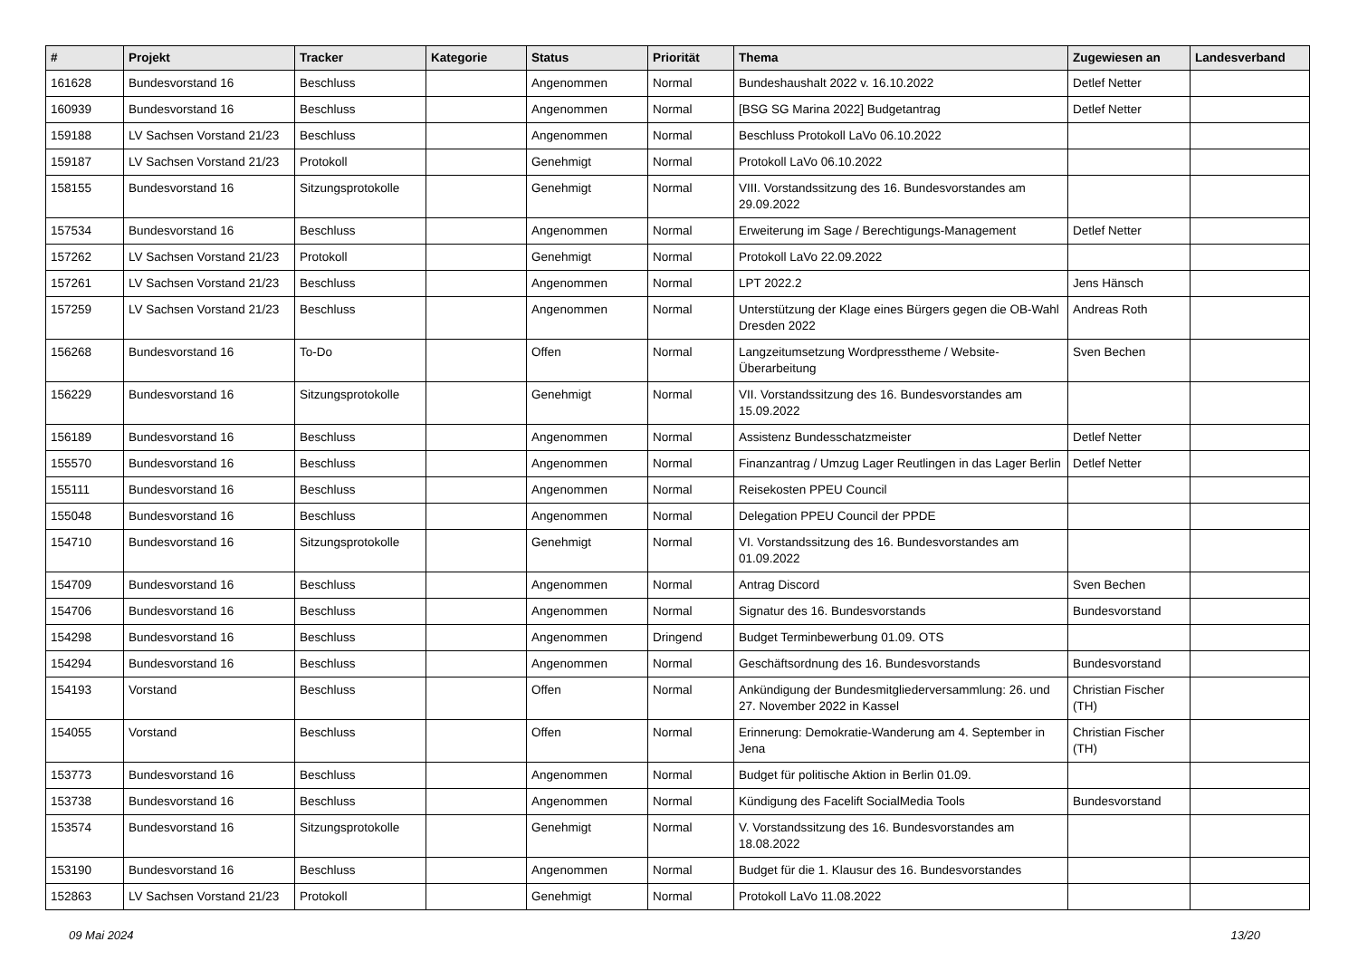| # | Projekt | Tracker | Kategorie | Status | Priorität | Thema | Zugewiesen an | Landesverband |
| --- | --- | --- | --- | --- | --- | --- | --- | --- |
| 161628 | Bundesvorstand 16 | Beschluss | | Angenommen | Normal | Bundeshaushalt 2022 v. 16.10.2022 | Detlef Netter | |
| 160939 | Bundesvorstand 16 | Beschluss | | Angenommen | Normal | [BSG SG Marina 2022] Budgetantrag | Detlef Netter | |
| 159188 | LV Sachsen Vorstand 21/23 | Beschluss | | Angenommen | Normal | Beschluss Protokoll LaVo 06.10.2022 | | |
| 159187 | LV Sachsen Vorstand 21/23 | Protokoll | | Genehmigt | Normal | Protokoll LaVo 06.10.2022 | | |
| 158155 | Bundesvorstand 16 | Sitzungsprotokolle | | Genehmigt | Normal | VIII. Vorstandssitzung des 16. Bundesvorstandes am 29.09.2022 | | |
| 157534 | Bundesvorstand 16 | Beschluss | | Angenommen | Normal | Erweiterung im Sage / Berechtigungs-Management | Detlef Netter | |
| 157262 | LV Sachsen Vorstand 21/23 | Protokoll | | Genehmigt | Normal | Protokoll LaVo 22.09.2022 | | |
| 157261 | LV Sachsen Vorstand 21/23 | Beschluss | | Angenommen | Normal | LPT 2022.2 | Jens Hänsch | |
| 157259 | LV Sachsen Vorstand 21/23 | Beschluss | | Angenommen | Normal | Unterstützung der Klage eines Bürgers gegen die OB-Wahl Dresden 2022 | Andreas Roth | |
| 156268 | Bundesvorstand 16 | To-Do | | Offen | Normal | Langzeitumsetzung Wordpresstheme / Website-Überarbeitung | Sven Bechen | |
| 156229 | Bundesvorstand 16 | Sitzungsprotokolle | | Genehmigt | Normal | VII. Vorstandssitzung des 16. Bundesvorstandes am 15.09.2022 | | |
| 156189 | Bundesvorstand 16 | Beschluss | | Angenommen | Normal | Assistenz Bundesschatzmeister | Detlef Netter | |
| 155570 | Bundesvorstand 16 | Beschluss | | Angenommen | Normal | Finanzantrag / Umzug Lager Reutlingen in das Lager Berlin | Detlef Netter | |
| 155111 | Bundesvorstand 16 | Beschluss | | Angenommen | Normal | Reisekosten PPEU Council | | |
| 155048 | Bundesvorstand 16 | Beschluss | | Angenommen | Normal | Delegation PPEU Council der PPDE | | |
| 154710 | Bundesvorstand 16 | Sitzungsprotokolle | | Genehmigt | Normal | VI. Vorstandssitzung des 16. Bundesvorstandes am 01.09.2022 | | |
| 154709 | Bundesvorstand 16 | Beschluss | | Angenommen | Normal | Antrag Discord | Sven Bechen | |
| 154706 | Bundesvorstand 16 | Beschluss | | Angenommen | Normal | Signatur des 16. Bundesvorstands | Bundesvorstand | |
| 154298 | Bundesvorstand 16 | Beschluss | | Angenommen | Dringend | Budget Terminbewerbung 01.09. OTS | | |
| 154294 | Bundesvorstand 16 | Beschluss | | Angenommen | Normal | Geschäftsordnung des 16. Bundesvorstands | Bundesvorstand | |
| 154193 | Vorstand | Beschluss | | Offen | Normal | Ankündigung der Bundesmitgliederversammlung: 26. und 27. November 2022 in Kassel | Christian Fischer (TH) | |
| 154055 | Vorstand | Beschluss | | Offen | Normal | Erinnerung: Demokratie-Wanderung am 4. September in Jena | Christian Fischer (TH) | |
| 153773 | Bundesvorstand 16 | Beschluss | | Angenommen | Normal | Budget für politische Aktion in Berlin 01.09. | | |
| 153738 | Bundesvorstand 16 | Beschluss | | Angenommen | Normal | Kündigung des Facelift SocialMedia Tools | Bundesvorstand | |
| 153574 | Bundesvorstand 16 | Sitzungsprotokolle | | Genehmigt | Normal | V. Vorstandssitzung des 16. Bundesvorstandes am 18.08.2022 | | |
| 153190 | Bundesvorstand 16 | Beschluss | | Angenommen | Normal | Budget für die 1. Klausur des 16. Bundesvorstandes | | |
| 152863 | LV Sachsen Vorstand 21/23 | Protokoll | | Genehmigt | Normal | Protokoll LaVo 11.08.2022 | | |
09 Mai 2024 13/20